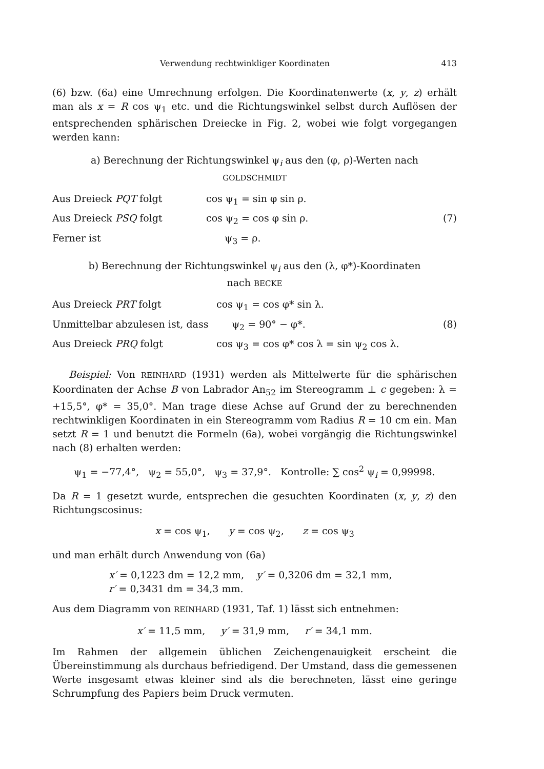Verwendung rechtwinkliger Koordinaten 413
(6) bzw. (6a) eine Umrechnung erfolgen. Die Koordinatenwerte (x, y, z) erhält man als x = R cos ψ<sub>1</sub> etc. und die Richtungswinkel selbst durch Auflösen der entsprechenden sphärischen Dreiecke in Fig. 2, wobei wie folgt vorgegangen werden kann:
a) Berechnung der Richtungswinkel ψ<sub>i</sub> aus den (φ, ρ)-Werten nach
GOLDSCHMIDT
| Aus Dreieck PQT folgt | cos ψ<sub>1</sub> = sin φ sin ρ. | |
| Aus Dreieck PSQ folgt | cos ψ<sub>2</sub> = cos φ sin ρ. | (7) |
| Ferner ist | ψ<sub>3</sub> = ρ. | |
b) Berechnung der Richtungswinkel ψ<sub>i</sub> aus den (λ, φ*)-Koordinaten
nach BECKE
| Aus Dreieck PRT folgt | cos ψ<sub>1</sub> = cos φ* sin λ. | |
| Unmittelbar abzulesen ist, dass | ψ<sub>2</sub> = 90° − φ*. | (8) |
| Aus Dreieck PRQ folgt | cos ψ<sub>3</sub> = cos φ* cos λ = sin ψ<sub>2</sub> cos λ. | |
Beispiel: Von REINHARD (1931) werden als Mittelwerte für die sphärischen Koordinaten der Achse B von Labrador An<sub>52</sub> im Stereogramm ⊥ c gegeben: λ = +15,5°, φ* = 35,0°. Man trage diese Achse auf Grund der zu berechnenden rechtwinkligen Koordinaten in ein Stereogramm vom Radius R = 10 cm ein. Man setzt R = 1 und benutzt die Formeln (6a), wobei vorgängig die Richtungswinkel nach (8) erhalten werden:
ψ<sub>1</sub> = −77,4°, ψ<sub>2</sub> = 55,0°, ψ<sub>3</sub> = 37,9°. Kontrolle: ∑ cos<sup>2</sup> ψ<sub>i</sub> = 0,99998.
Da R = 1 gesetzt wurde, entsprechen die gesuchten Koordinaten (x, y, z) den Richtungscosinus:
x = cos ψ<sub>1</sub>, y = cos ψ<sub>2</sub>, z = cos ψ<sub>3</sub>
und man erhält durch Anwendung von (6a)
x′ = 0,1223 dm = 12,2 mm, y′ = 0,3206 dm = 32,1 mm,
r′ = 0,3431 dm = 34,3 mm.
Aus dem Diagramm von REINHARD (1931, Taf. 1) lässt sich entnehmen:
x′ = 11,5 mm, y′ = 31,9 mm, r′ = 34,1 mm.
Im Rahmen der allgemein üblichen Zeichengenauigkeit erscheint die Übereinstimmung als durchaus befriedigend. Der Umstand, dass die gemessenen Werte insgesamt etwas kleiner sind als die berechneten, lässt eine geringe Schrumpfung des Papiers beim Druck vermuten.